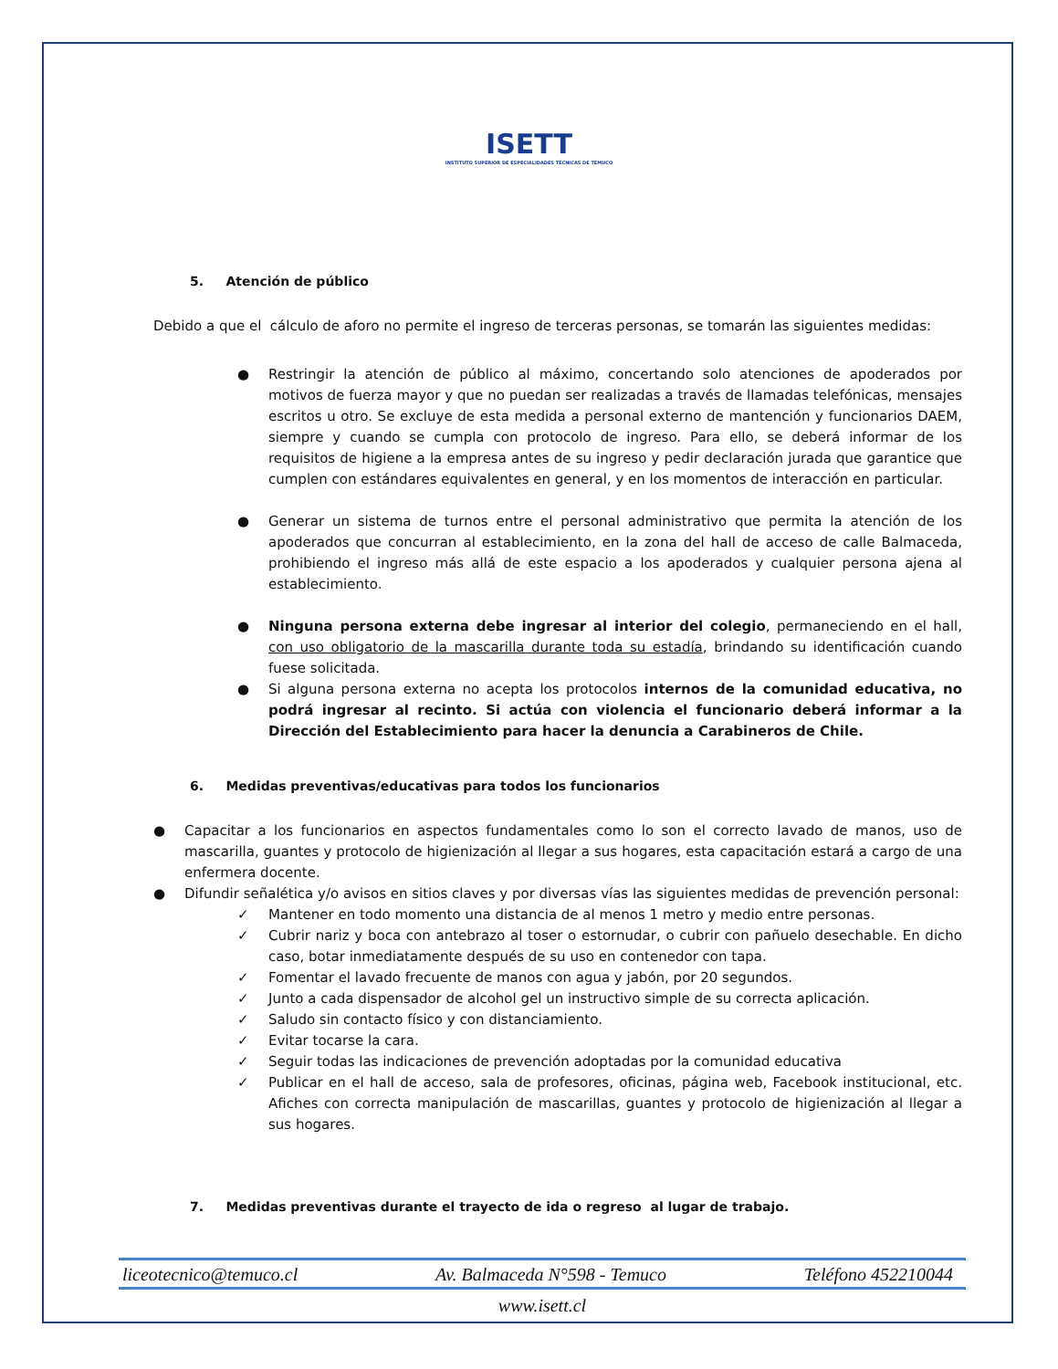ISETT
INSTITUTO SUPERIOR DE ESPECIALIDADES TÉCNICAS DE TEMUCO
5. Atención de público
Debido a que el cálculo de aforo no permite el ingreso de terceras personas, se tomarán las siguientes medidas:
● Restringir la atención de público al máximo, concertando solo atenciones de apoderados por motivos de fuerza mayor y que no puedan ser realizadas a través de llamadas telefónicas, mensajes escritos u otro. Se excluye de esta medida a personal externo de mantención y funcionarios DAEM, siempre y cuando se cumpla con protocolo de ingreso. Para ello, se deberá informar de los requisitos de higiene a la empresa antes de su ingreso y pedir declaración jurada que garantice que cumplen con estándares equivalentes en general, y en los momentos de interacción en particular.
● Generar un sistema de turnos entre el personal administrativo que permita la atención de los apoderados que concurran al establecimiento, en la zona del hall de acceso de calle Balmaceda, prohibiendo el ingreso más allá de este espacio a los apoderados y cualquier persona ajena al establecimiento.
● Ninguna persona externa debe ingresar al interior del colegio, permaneciendo en el hall, con uso obligatorio de la mascarilla durante toda su estadía, brindando su identificación cuando fuese solicitada.
● Si alguna persona externa no acepta los protocolos internos de la comunidad educativa, no podrá ingresar al recinto. Si actúa con violencia el funcionario deberá informar a la Dirección del Establecimiento para hacer la denuncia a Carabineros de Chile.
6. Medidas preventivas/educativas para todos los funcionarios
● Capacitar a los funcionarios en aspectos fundamentales como lo son el correcto lavado de manos, uso de mascarilla, guantes y protocolo de higienización al llegar a sus hogares, esta capacitación estará a cargo de una enfermera docente.
● Difundir señalética y/o avisos en sitios claves y por diversas vías las siguientes medidas de prevención personal:
✓ Mantener en todo momento una distancia de al menos 1 metro y medio entre personas.
✓ Cubrir nariz y boca con antebrazo al toser o estornudar, o cubrir con pañuelo desechable. En dicho caso, botar inmediatamente después de su uso en contenedor con tapa.
✓ Fomentar el lavado frecuente de manos con agua y jabón, por 20 segundos.
✓ Junto a cada dispensador de alcohol gel un instructivo simple de su correcta aplicación.
✓ Saludo sin contacto físico y con distanciamiento.
✓ Evitar tocarse la cara.
✓ Seguir todas las indicaciones de prevención adoptadas por la comunidad educativa
✓ Publicar en el hall de acceso, sala de profesores, oficinas, página web, Facebook institucional, etc. Afiches con correcta manipulación de mascarillas, guantes y protocolo de higienización al llegar a sus hogares.
7. Medidas preventivas durante el trayecto de ida o regreso al lugar de trabajo.
liceotecnico@temuco.cl Av. Balmaceda N°598 - Temuco Teléfono 452210044
www.isett.cl